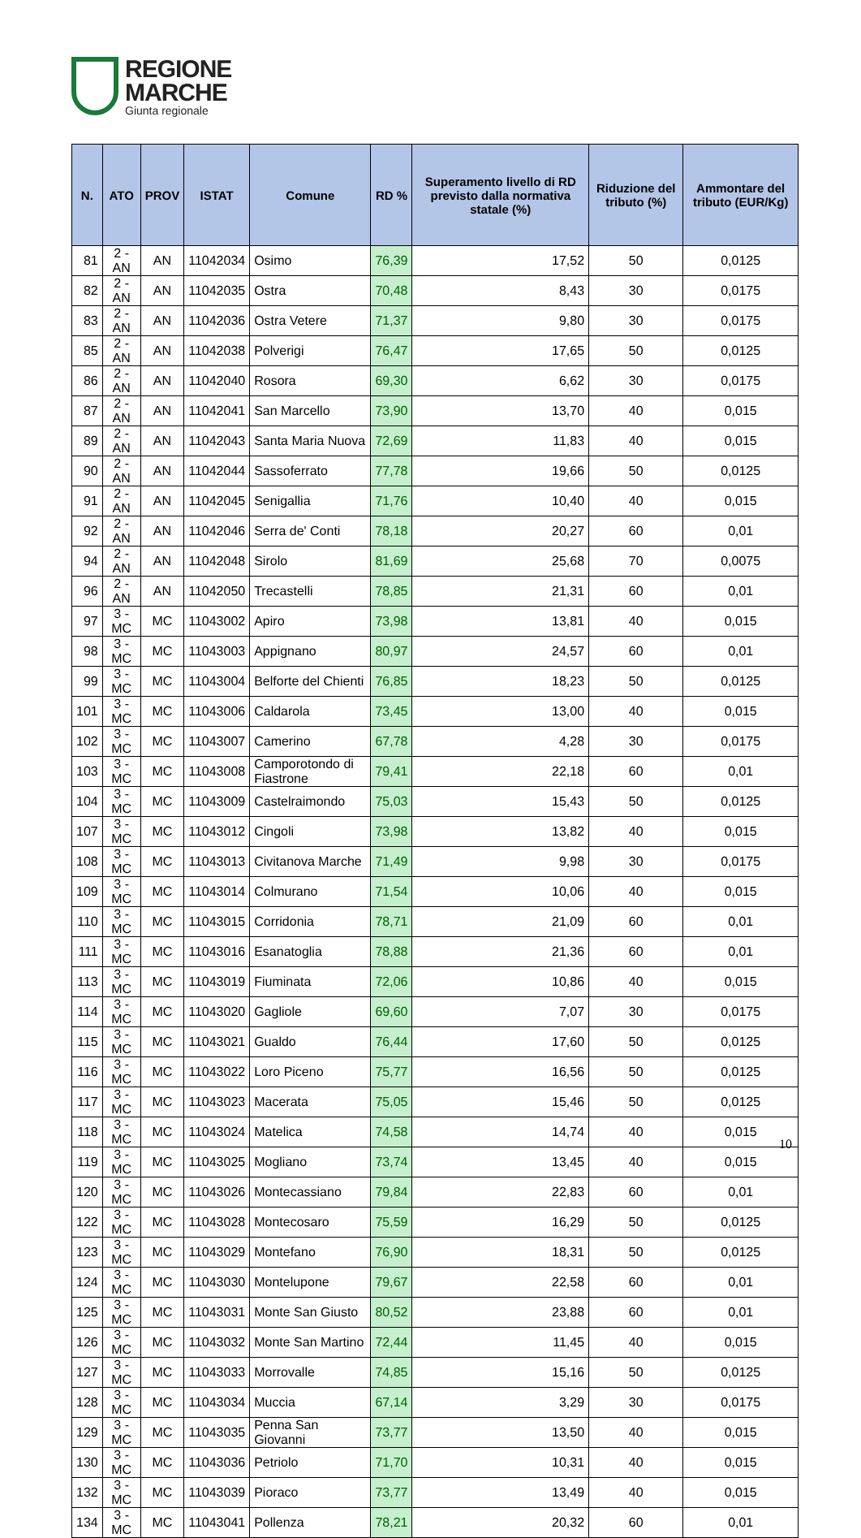REGIONE
MARCHE
Giunta regionale
| N. | ATO | PROV | ISTAT | Comune | RD % | Superamento livello di RD previsto dalla normativa statale (%) | Riduzione del tributo (%) | Ammontare del tributo (EUR/Kg) |
| --- | --- | --- | --- | --- | --- | --- | --- | --- |
| 81 | 2 - AN | AN | 11042034 | Osimo | 76,39 | 17,52 | 50 | 0,0125 |
| 82 | 2 - AN | AN | 11042035 | Ostra | 70,48 | 8,43 | 30 | 0,0175 |
| 83 | 2 - AN | AN | 11042036 | Ostra Vetere | 71,37 | 9,80 | 30 | 0,0175 |
| 85 | 2 - AN | AN | 11042038 | Polverigi | 76,47 | 17,65 | 50 | 0,0125 |
| 86 | 2 - AN | AN | 11042040 | Rosora | 69,30 | 6,62 | 30 | 0,0175 |
| 87 | 2 - AN | AN | 11042041 | San Marcello | 73,90 | 13,70 | 40 | 0,015 |
| 89 | 2 - AN | AN | 11042043 | Santa Maria Nuova | 72,69 | 11,83 | 40 | 0,015 |
| 90 | 2 - AN | AN | 11042044 | Sassoferrato | 77,78 | 19,66 | 50 | 0,0125 |
| 91 | 2 - AN | AN | 11042045 | Senigallia | 71,76 | 10,40 | 40 | 0,015 |
| 92 | 2 - AN | AN | 11042046 | Serra de' Conti | 78,18 | 20,27 | 60 | 0,01 |
| 94 | 2 - AN | AN | 11042048 | Sirolo | 81,69 | 25,68 | 70 | 0,0075 |
| 96 | 2 - AN | AN | 11042050 | Trecastelli | 78,85 | 21,31 | 60 | 0,01 |
| 97 | 3 - MC | MC | 11043002 | Apiro | 73,98 | 13,81 | 40 | 0,015 |
| 98 | 3 - MC | MC | 11043003 | Appignano | 80,97 | 24,57 | 60 | 0,01 |
| 99 | 3 - MC | MC | 11043004 | Belforte del Chienti | 76,85 | 18,23 | 50 | 0,0125 |
| 101 | 3 - MC | MC | 11043006 | Caldarola | 73,45 | 13,00 | 40 | 0,015 |
| 102 | 3 - MC | MC | 11043007 | Camerino | 67,78 | 4,28 | 30 | 0,0175 |
| 103 | 3 - MC | MC | 11043008 | Camporotondo di Fiastrone | 79,41 | 22,18 | 60 | 0,01 |
| 104 | 3 - MC | MC | 11043009 | Castelraimondo | 75,03 | 15,43 | 50 | 0,0125 |
| 107 | 3 - MC | MC | 11043012 | Cingoli | 73,98 | 13,82 | 40 | 0,015 |
| 108 | 3 - MC | MC | 11043013 | Civitanova Marche | 71,49 | 9,98 | 30 | 0,0175 |
| 109 | 3 - MC | MC | 11043014 | Colmurano | 71,54 | 10,06 | 40 | 0,015 |
| 110 | 3 - MC | MC | 11043015 | Corridonia | 78,71 | 21,09 | 60 | 0,01 |
| 111 | 3 - MC | MC | 11043016 | Esanatoglia | 78,88 | 21,36 | 60 | 0,01 |
| 113 | 3 - MC | MC | 11043019 | Fiuminata | 72,06 | 10,86 | 40 | 0,015 |
| 114 | 3 - MC | MC | 11043020 | Gagliole | 69,60 | 7,07 | 30 | 0,0175 |
| 115 | 3 - MC | MC | 11043021 | Gualdo | 76,44 | 17,60 | 50 | 0,0125 |
| 116 | 3 - MC | MC | 11043022 | Loro Piceno | 75,77 | 16,56 | 50 | 0,0125 |
| 117 | 3 - MC | MC | 11043023 | Macerata | 75,05 | 15,46 | 50 | 0,0125 |
| 118 | 3 - MC | MC | 11043024 | Matelica | 74,58 | 14,74 | 40 | 0,015 |
| 119 | 3 - MC | MC | 11043025 | Mogliano | 73,74 | 13,45 | 40 | 0,015 |
| 120 | 3 - MC | MC | 11043026 | Montecassiano | 79,84 | 22,83 | 60 | 0,01 |
| 122 | 3 - MC | MC | 11043028 | Montecosaro | 75,59 | 16,29 | 50 | 0,0125 |
| 123 | 3 - MC | MC | 11043029 | Montefano | 76,90 | 18,31 | 50 | 0,0125 |
| 124 | 3 - MC | MC | 11043030 | Montelupone | 79,67 | 22,58 | 60 | 0,01 |
| 125 | 3 - MC | MC | 11043031 | Monte San Giusto | 80,52 | 23,88 | 60 | 0,01 |
| 126 | 3 - MC | MC | 11043032 | Monte San Martino | 72,44 | 11,45 | 40 | 0,015 |
| 127 | 3 - MC | MC | 11043033 | Morrovalle | 74,85 | 15,16 | 50 | 0,0125 |
| 128 | 3 - MC | MC | 11043034 | Muccia | 67,14 | 3,29 | 30 | 0,0175 |
| 129 | 3 - MC | MC | 11043035 | Penna San Giovanni | 73,77 | 13,50 | 40 | 0,015 |
| 130 | 3 - MC | MC | 11043036 | Petriolo | 71,70 | 10,31 | 40 | 0,015 |
| 132 | 3 - MC | MC | 11043039 | Pioraco | 73,77 | 13,49 | 40 | 0,015 |
| 134 | 3 - MC | MC | 11043041 | Pollenza | 78,21 | 20,32 | 60 | 0,01 |
10